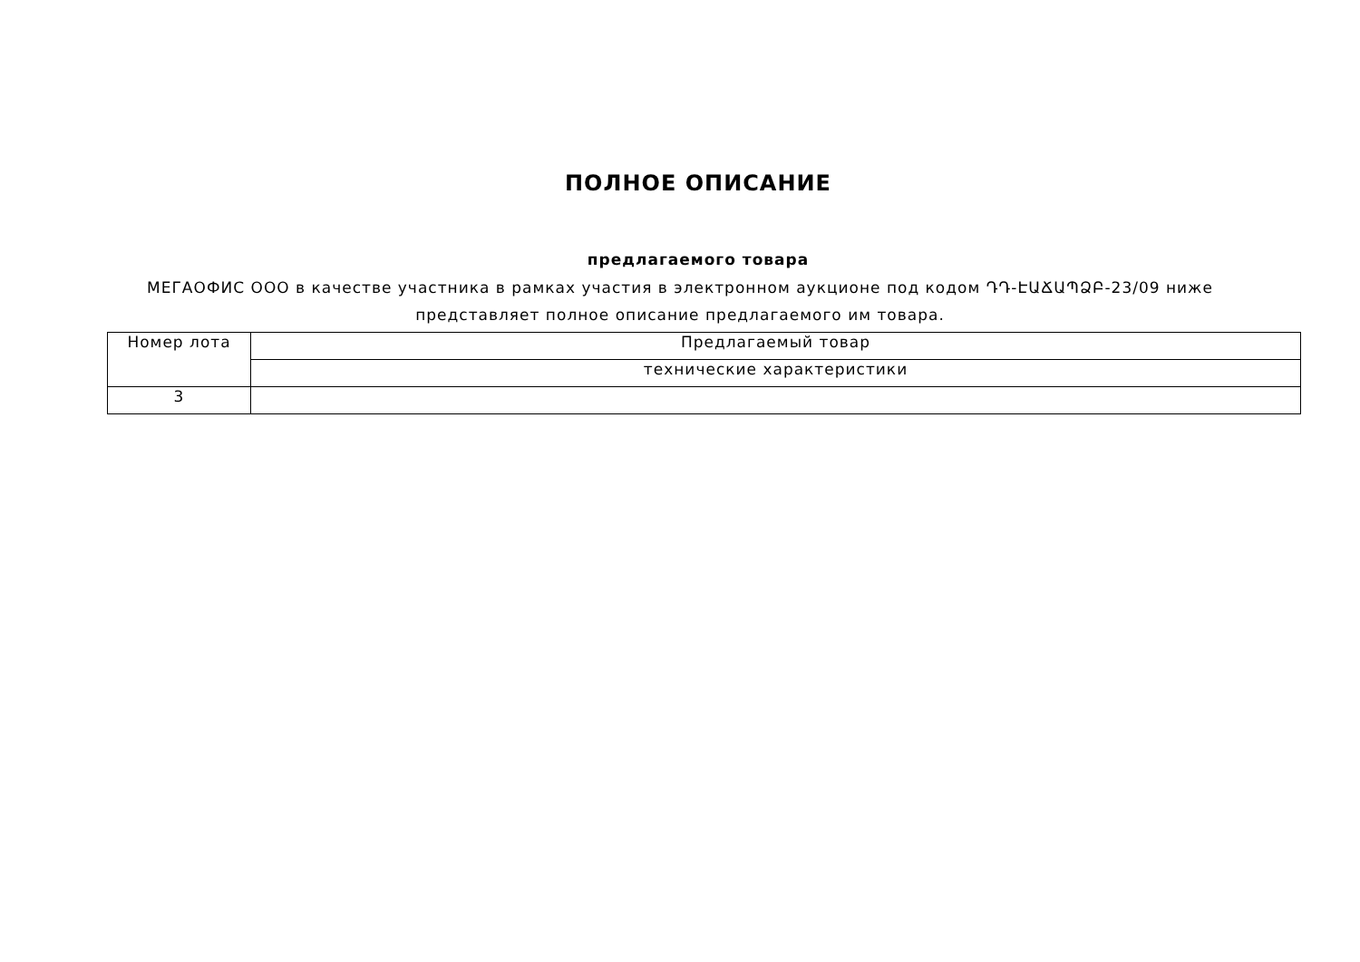ПОЛНОЕ ОПИСАНИЕ
предлагаемого товара
МЕГАОФИС ООО в качестве участника в рамках участия в электронном аукционе под кодом ԴԴ-ԷԱՃԱՊՁԲ-23/09 ниже представляет полное описание предлагаемого им товара.
| Номер лота | Предлагаемый товар |
| --- | --- |
| | технические характеристики |
| 3 | |